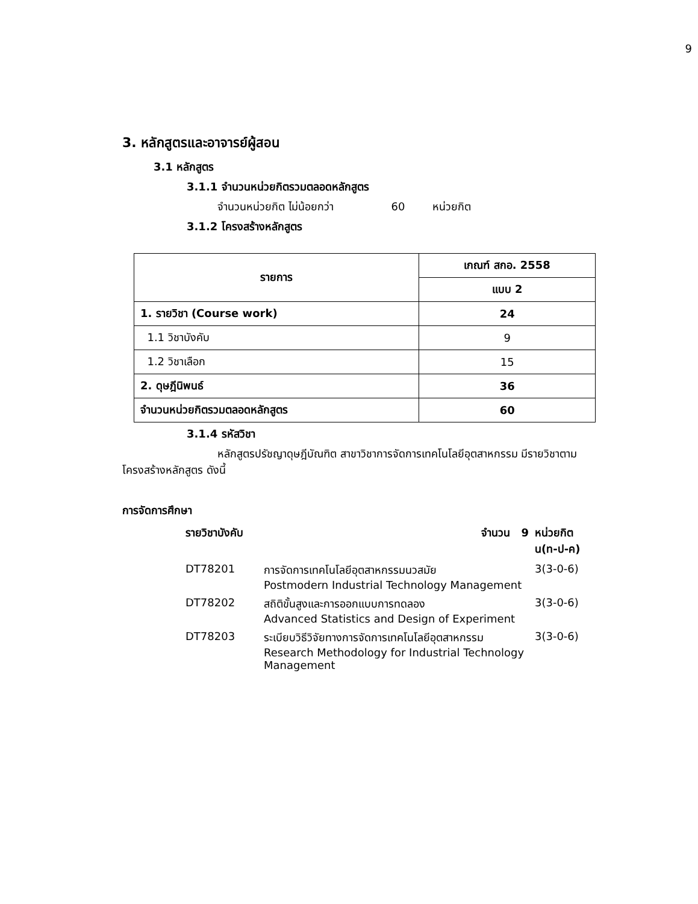9
3. หลักสูตรและอาจารย์ผู้สอน
3.1 หลักสูตร
3.1.1 จำนวนหน่วยกิตรวมตลอดหลักสูตร
จำนวนหน่วยกิต ไม่น้อยกว่า 60 หน่วยกิต
3.1.2 โครงสร้างหลักสูตร
| รายการ | เกณฑ์ สกอ. 2558 |
| --- | --- |
| | แบบ 2 |
| 1. รายวิชา (Course work) | 24 |
| 1.1 วิชาบังคับ | 9 |
| 1.2 วิชาเลือก | 15 |
| 2. ดุษฎีนิพนธ์ | 36 |
| จำนวนหน่วยกิตรวมตลอดหลักสูตร | 60 |
3.1.4 รหัสวิชา
หลักสูตรปรัชญาดุษฎีบัณฑิต สาขาวิชาการจัดการเทคโนโลยีอุตสาหกรรม มีรายวิชาตามโครงสร้างหลักสูตร ดังนี้
การจัดการศึกษา
| รายวิชาบังคับ จำนวน 9 | | หน่วยกิต น(ท-ป-ค) |
| DT78201 | การจัดการเทคโนโลยีอุตสาหกรรมนวสมัย Postmodern Industrial Technology Management | 3(3-0-6) |
| DT78202 | สถิติขั้นสูงและการออกแบบการทดลอง Advanced Statistics and Design of Experiment | 3(3-0-6) |
| DT78203 | ระเบียบวิธีวิจัยทางการจัดการเทคโนโลยีอุตสาหกรรม Research Methodology for Industrial Technology Management | 3(3-0-6) |